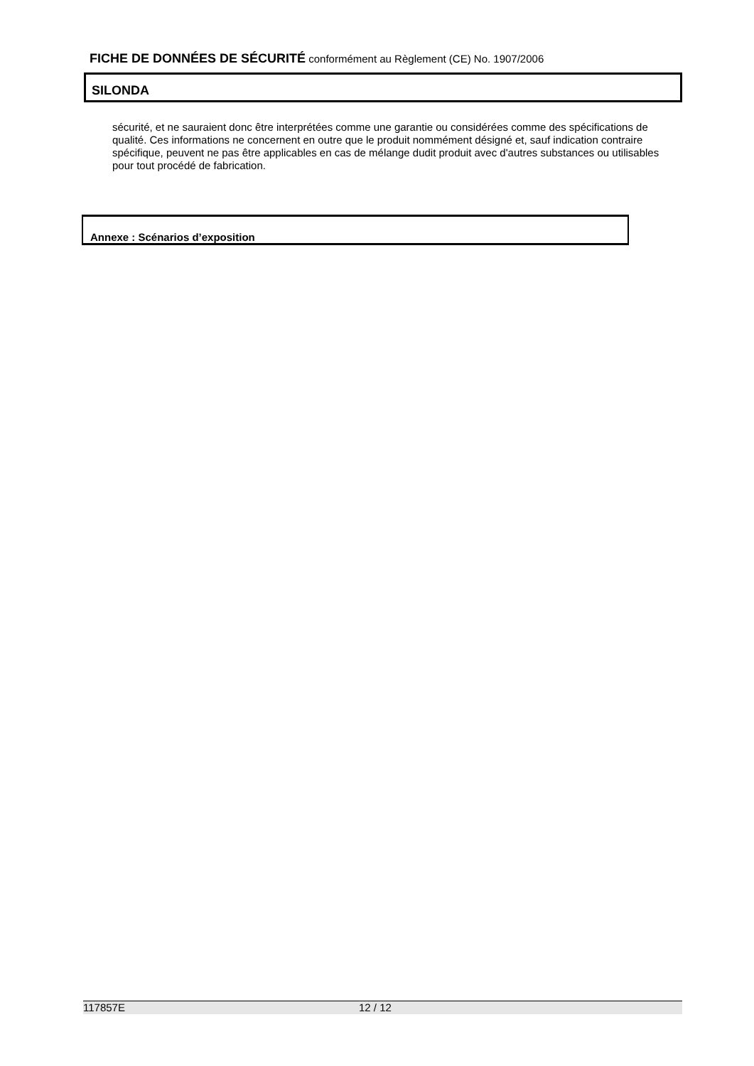FICHE DE DONNÉES DE SÉCURITÉ conformément au Règlement (CE) No. 1907/2006
SILONDA
sécurité, et ne sauraient donc être interprétées comme une garantie ou considérées comme des spécifications de qualité. Ces informations ne concernent en outre que le produit nommément désigné et, sauf indication contraire spécifique, peuvent ne pas être applicables en cas de mélange dudit produit avec d'autres substances ou utilisables pour tout procédé de fabrication.
Annexe : Scénarios d’exposition
117857E 12 / 12